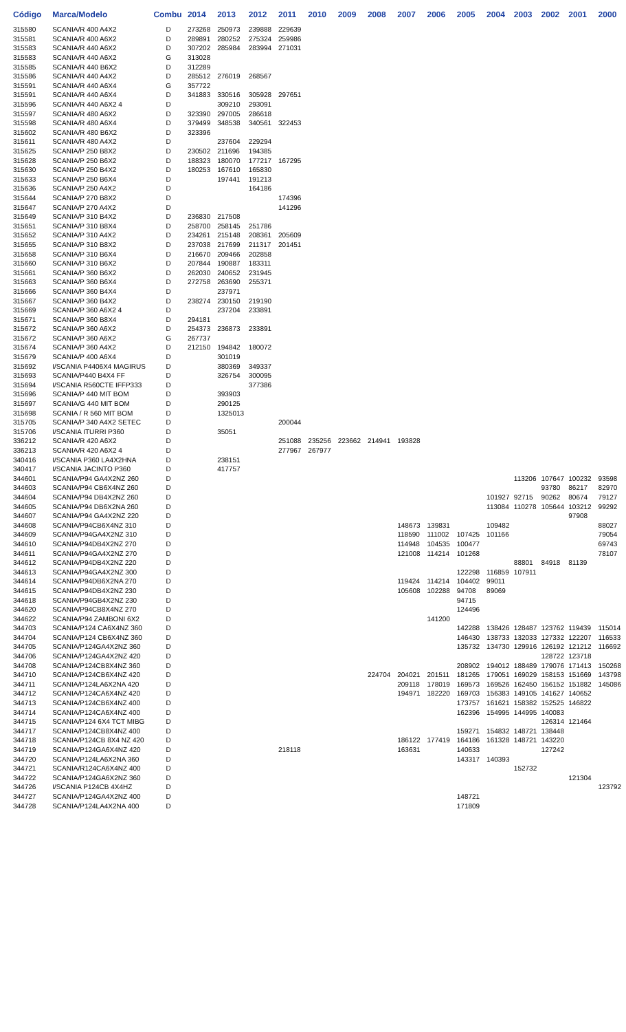| Código | Marca/Modelo | Combu | 2014 | 2013 | 2012 | 2011 | 2010 | 2009 | 2008 | 2007 | 2006 | 2005 | 2004 | 2003 | 2002 | 2001 | 2000 |
| --- | --- | --- | --- | --- | --- | --- | --- | --- | --- | --- | --- | --- | --- | --- | --- | --- | --- |
| 315580 | SCANIA/R 400 A4X2 | D | 273268 | 250973 | 239888 | 229639 | | | | | | | | | | | |
| 315581 | SCANIA/R 400 A6X2 | D | 289891 | 280252 | 275324 | 259986 | | | | | | | | | | | |
| 315583 | SCANIA/R 440 A6X2 | D | 307202 | 285984 | 283994 | 271031 | | | | | | | | | | | |
| 315583 | SCANIA/R 440 A6X2 | G | 313028 | | | | | | | | | | | | | | |
| 315585 | SCANIA/R 440 B6X2 | D | 312289 | | | | | | | | | | | | | | |
| 315586 | SCANIA/R 440 A4X2 | D | 285512 | 276019 | 268567 | | | | | | | | | | | | |
| 315591 | SCANIA/R 440 A6X4 | G | 357722 | | | | | | | | | | | | | | |
| 315591 | SCANIA/R 440 A6X4 | D | 341883 | 330516 | 305928 | 297651 | | | | | | | | | | | |
| 315596 | SCANIA/R 440 A6X2 4 | D | | 309210 | 293091 | | | | | | | | | | | | |
| 315597 | SCANIA/R 480 A6X2 | D | 323390 | 297005 | 286618 | | | | | | | | | | | | |
| 315598 | SCANIA/R 480 A6X4 | D | 379499 | 348538 | 340561 | 322453 | | | | | | | | | | | |
| 315602 | SCANIA/R 480 B6X2 | D | 323396 | | | | | | | | | | | | | | |
| 315611 | SCANIA/R 480 A4X2 | D | | 237604 | 229294 | | | | | | | | | | | | |
| 315625 | SCANIA/P 250 B8X2 | D | 230502 | 211696 | 194385 | | | | | | | | | | | | |
| 315628 | SCANIA/P 250 B6X2 | D | 188323 | 180070 | 177217 | 167295 | | | | | | | | | | | |
| 315630 | SCANIA/P 250 B4X2 | D | 180253 | 167610 | 165830 | | | | | | | | | | | | |
| 315633 | SCANIA/P 250 B6X4 | D | | 197441 | 191213 | | | | | | | | | | | | |
| 315636 | SCANIA/P 250 A4X2 | D | | | 164186 | | | | | | | | | | | | |
| 315644 | SCANIA/P 270 B8X2 | D | | | | 174396 | | | | | | | | | | | |
| 315647 | SCANIA/P 270 A4X2 | D | | | | 141296 | | | | | | | | | | | |
| 315649 | SCANIA/P 310 B4X2 | D | 236830 | 217508 | | | | | | | | | | | | | |
| 315651 | SCANIA/P 310 B8X4 | D | 258700 | 258145 | 251786 | | | | | | | | | | | | |
| 315652 | SCANIA/P 310 A4X2 | D | 234261 | 215148 | 208361 | 205609 | | | | | | | | | | | |
| 315655 | SCANIA/P 310 B8X2 | D | 237038 | 217699 | 211317 | 201451 | | | | | | | | | | | |
| 315658 | SCANIA/P 310 B6X4 | D | 216670 | 209466 | 202858 | | | | | | | | | | | | |
| 315660 | SCANIA/P 310 B6X2 | D | 207844 | 190887 | 183311 | | | | | | | | | | | | |
| 315661 | SCANIA/P 360 B6X2 | D | 262030 | 240652 | 231945 | | | | | | | | | | | | |
| 315663 | SCANIA/P 360 B6X4 | D | 272758 | 263690 | 255371 | | | | | | | | | | | | |
| 315666 | SCANIA/P 360 B4X4 | D | | 237971 | | | | | | | | | | | | | |
| 315667 | SCANIA/P 360 B4X2 | D | 238274 | 230150 | 219190 | | | | | | | | | | | | |
| 315669 | SCANIA/P 360 A6X2 4 | D | | 237204 | 233891 | | | | | | | | | | | | |
| 315671 | SCANIA/P 360 B8X4 | D | 294181 | | | | | | | | | | | | | | |
| 315672 | SCANIA/P 360 A6X2 | D | 254373 | 236873 | 233891 | | | | | | | | | | | | |
| 315672 | SCANIA/P 360 A6X2 | G | 267737 | | | | | | | | | | | | | | |
| 315674 | SCANIA/P 360 A4X2 | D | 212150 | 194842 | 180072 | | | | | | | | | | | | |
| 315679 | SCANIA/P 400 A6X4 | D | | 301019 | | | | | | | | | | | | | |
| 315692 | I/SCANIA P4406X4 MAGIRUS | D | | 380369 | 349337 | | | | | | | | | | | | |
| 315693 | SCANIA/P440 B4X4 FF | D | | 326754 | 300095 | | | | | | | | | | | | |
| 315694 | I/SCANIA R560CTE IFFP333 | D | | | 377386 | | | | | | | | | | | | |
| 315696 | SCANIA/P 440 MIT BOM | D | | 393903 | | | | | | | | | | | | | |
| 315697 | SCANIA/G 440 MIT BOM | D | | 290125 | | | | | | | | | | | | | |
| 315698 | SCANIA / R 560 MIT BOM | D | | 1325013 | | | | | | | | | | | | | |
| 315705 | SCANIA/P 340 A4X2 SETEC | D | | | | 200044 | | | | | | | | | | | |
| 315706 | I/SCANIA ITURRI P360 | D | | 35051 | | | | | | | | | | | | | |
| 336212 | SCANIA/R 420 A6X2 | D | | | | 251088 | 235256 | 223662 | 214941 | 193828 | | | | | | | |
| 336213 | SCANIA/R 420 A6X2 4 | D | | | | 277967 | 267977 | | | | | | | | | | |
| 340416 | I/SCANIA P360 LA4X2HNA | D | | 238151 | | | | | | | | | | | | | |
| 340417 | I/SCANIA JACINTO P360 | D | | 417757 | | | | | | | | | | | | | |
| 344601 | SCANIA/P94 GA4X2NZ 260 | D | | | | | | | | | | | | 113206 | 107647 | 100232 | 93598 |
| 344603 | SCANIA/P94 CB6X4NZ 260 | D | | | | | | | | | | | | | 93780 | 86217 | 82970 |
| 344604 | SCANIA/P94 DB4X2NZ 260 | D | | | | | | | | | | | 101927 | 92715 | 90262 | 80674 | 79127 |
| 344605 | SCANIA/P94 DB6X2NA 260 | D | | | | | | | | | | | 113084 | 110278 | 105644 | 103212 | 99292 |
| 344607 | SCANIA/P94 GA4X2NZ 220 | D | | | | | | | | | | | | | | 97908 | |
| 344608 | SCANIA/P94CB6X4NZ 310 | D | | | | | | | | 148673 | 139831 | | 109482 | | | | 88027 |
| 344609 | SCANIA/P94GA4X2NZ 310 | D | | | | | | | | 118590 | 111002 | 107425 | 101166 | | | | 79054 |
| 344610 | SCANIA/P94DB4X2NZ 270 | D | | | | | | | | 114948 | 104535 | 100477 | | | | | 69743 |
| 344611 | SCANIA/P94GA4X2NZ 270 | D | | | | | | | | 121008 | 114214 | 101268 | | | | | 78107 |
| 344612 | SCANIA/P94DB4X2NZ 220 | D | | | | | | | | | | | | 88801 | 84918 | 81139 | |
| 344613 | SCANIA/P94GA4X2NZ 300 | D | | | | | | | | | | 122298 | 116859 | 107911 | | | |
| 344614 | SCANIA/P94DB6X2NA 270 | D | | | | | | | | 119424 | 114214 | 104402 | 99011 | | | | |
| 344615 | SCANIA/P94DB4X2NZ 230 | D | | | | | | | | 105608 | 102288 | 94708 | 89069 | | | | |
| 344618 | SCANIA/P94GB4X2NZ 230 | D | | | | | | | | | | 94715 | | | | | |
| 344620 | SCANIA/P94CB8X4NZ 270 | D | | | | | | | | | | 124496 | | | | | |
| 344622 | SCANIA/P94 ZAMBONI 6X2 | D | | | | | | | | | 141200 | | | | | | |
| 344703 | SCANIA/P124 CA6X4NZ 360 | D | | | | | | | | | | 142288 | 138426 | 128487 | 123762 | 119439 | 115014 |
| 344704 | SCANIA/P124 CB6X4NZ 360 | D | | | | | | | | | | 146430 | 138733 | 132033 | 127332 | 122207 | 116533 |
| 344705 | SCANIA/P124GA4X2NZ 360 | D | | | | | | | | | | 135732 | 134730 | 129916 | 126192 | 121212 | 116692 |
| 344706 | SCANIA/P124GA4X2NZ 420 | D | | | | | | | | | | | | | 128722 | 123718 | |
| 344708 | SCANIA/P124CB8X4NZ 360 | D | | | | | | | | | | 208902 | 194012 | 188489 | 179076 | 171413 | 150268 |
| 344710 | SCANIA/P124CB6X4NZ 420 | D | | | | | | | 224704 | 204021 | 201511 | 181265 | 179051 | 169029 | 158153 | 151669 | 143798 |
| 344711 | SCANIA/P124LA6X2NA 420 | D | | | | | | | | 209118 | 178019 | 169573 | 169526 | 162450 | 156152 | 151882 | 145086 |
| 344712 | SCANIA/P124CA6X4NZ 420 | D | | | | | | | | 194971 | 182220 | 169703 | 156383 | 149105 | 141627 | 140652 | |
| 344713 | SCANIA/P124CB6X4NZ 400 | D | | | | | | | | | | 173757 | 161621 | 158382 | 152525 | 146822 | |
| 344714 | SCANIA/P124CA6X4NZ 400 | D | | | | | | | | | | 162396 | 154995 | 144995 | 140083 | | |
| 344715 | SCANIA/P124 6X4 TCT MIBG | D | | | | | | | | | | | | | 126314 | 121464 | |
| 344717 | SCANIA/P124CB8X4NZ 400 | D | | | | | | | | | | 159271 | 154832 | 148721 | 138448 | | |
| 344718 | SCANIA/P124CB 8X4 NZ 420 | D | | | | | | | | 186122 | 177419 | 164186 | 161328 | 148721 | 143220 | | |
| 344719 | SCANIA/P124GA6X4NZ 420 | D | | | | 218118 | | | | 163631 | | 140633 | | | 127242 | | |
| 344720 | SCANIA/P124LA6X2NA 360 | D | | | | | | | | | | 143317 | 140393 | | | | |
| 344721 | SCANIA/R124CA6X4NZ 400 | D | | | | | | | | | | | | 152732 | | | |
| 344722 | SCANIA/P124GA6X2NZ 360 | D | | | | | | | | | | | | | | 121304 | |
| 344726 | I/SCANIA P124CB 4X4HZ | D | | | | | | | | | | | | | | | 123792 |
| 344727 | SCANIA/P124GA4X2NZ 400 | D | | | | | | | | | | 148721 | | | | | |
| 344728 | SCANIA/P124LA4X2NA 400 | D | | | | | | | | | | 171809 | | | | | |